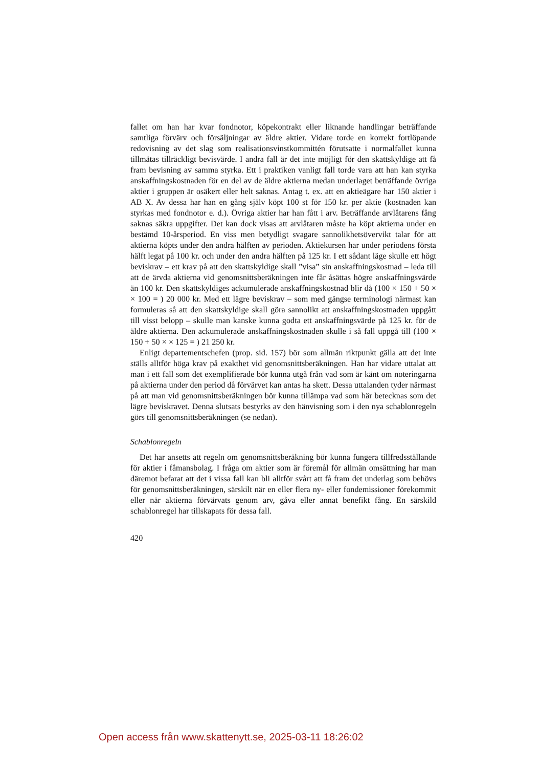fallet om han har kvar fondnotor, köpekontrakt eller liknande handlingar beträffande samtliga förvärv och försäljningar av äldre aktier. Vidare torde en korrekt fortlöpande redovisning av det slag som realisationsvinstkommittén förutsatte i normalfallet kunna tillmätas tillräckligt bevisvärde. I andra fall är det inte möjligt för den skattskyldige att få fram bevisning av samma styrka. Ett i praktiken vanligt fall torde vara att han kan styrka anskaffningskostnaden för en del av de äldre aktierna medan underlaget beträffande övriga aktier i gruppen är osäkert eller helt saknas. Antag t. ex. att en aktieägare har 150 aktier i AB X. Av dessa har han en gång själv köpt 100 st för 150 kr. per aktie (kostnaden kan styrkas med fondnotor e. d.). Övriga aktier har han fått i arv. Beträffande arvlåtarens fång saknas säkra uppgifter. Det kan dock visas att arvlåtaren måste ha köpt aktierna under en bestämd 10-årsperiod. En viss men betydligt svagare sannolikhetsövervikt talar för att aktierna köpts under den andra hälften av perioden. Aktiekursen har under periodens första hälft legat på 100 kr. och under den andra hälften på 125 kr. I ett sådant läge skulle ett högt beviskrav – ett krav på att den skattskyldige skall ”visa” sin anskaffningskostnad – leda till att de ärvda aktierna vid genomsnittsberäkningen inte får åsättas högre anskaffningsvärde än 100 kr. Den skattskyldiges ackumulerade anskaffningskostnad blir då (100 × 150 + 50 × × 100 = ) 20 000 kr. Med ett lägre beviskrav – som med gängse terminologi närmast kan formuleras så att den skattskyldige skall göra sannolikt att anskaffningskostnaden uppgått till visst belopp – skulle man kanske kunna godta ett anskaffningsvärde på 125 kr. för de äldre aktierna. Den ackumulerade anskaffningskostnaden skulle i så fall uppgå till (100 × 150 + 50 × × 125 = ) 21 250 kr.
Enligt departementschefen (prop. sid. 157) bör som allmän riktpunkt gälla att det inte ställs alltför höga krav på exakthet vid genomsnittsberäkningen. Han har vidare uttalat att man i ett fall som det exemplifierade bör kunna utgå från vad som är känt om noteringarna på aktierna under den period då förvärvet kan antas ha skett. Dessa uttalanden tyder närmast på att man vid genomsnittsberäkningen bör kunna tillämpa vad som här betecknas som det lägre beviskravet. Denna slutsats bestyrks av den hänvisning som i den nya schablonregeln görs till genomsnittsberäkningen (se nedan).
Schablonregeln
Det har ansetts att regeln om genomsnittsberäkning bör kunna fungera tillfredsställande för aktier i fåmansbolag. I fråga om aktier som är föremål för allmän omsättning har man däremot befarat att det i vissa fall kan bli alltför svårt att få fram det underlag som behövs för genomsnittsberäkningen, särskilt när en eller flera ny- eller fondemissioner förekommit eller när aktierna förvärvats genom arv, gåva eller annat benefikt fång. En särskild schablonregel har tillskapats för dessa fall.
420
Open access från www.skattenytt.se, 2025-03-11 18:26:02